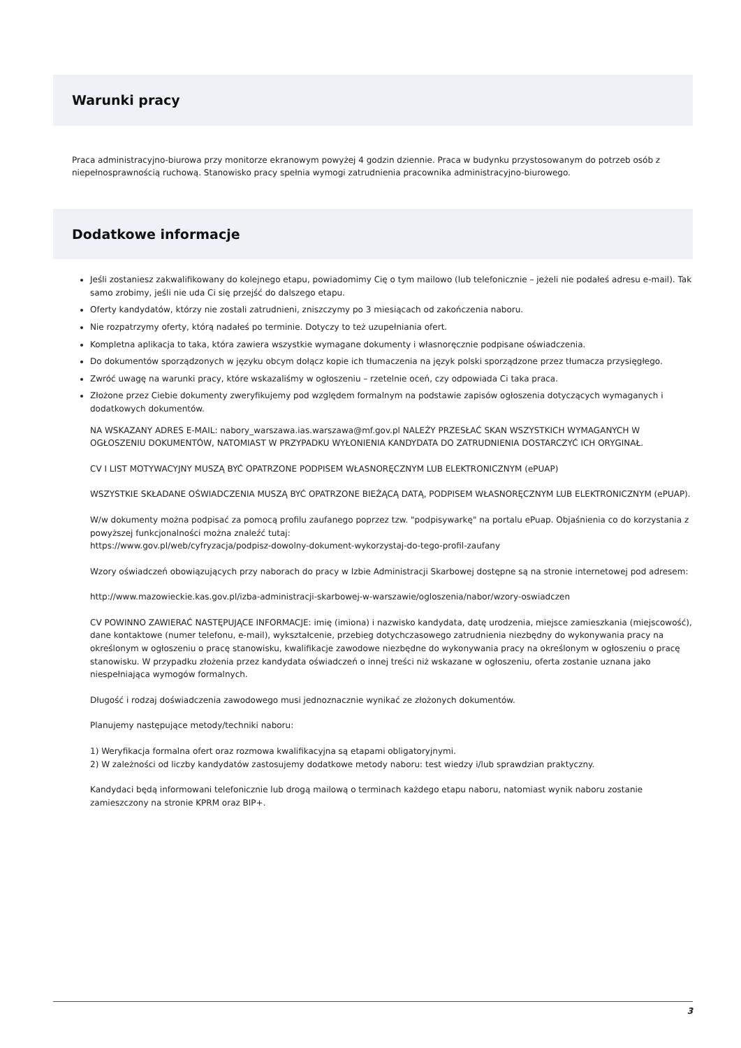Warunki pracy
Praca administracyjno-biurowa przy monitorze ekranowym powyżej 4 godzin dziennie. Praca w budynku przystosowanym do potrzeb osób z niepełnosprawnością ruchową. Stanowisko pracy spełnia wymogi zatrudnienia pracownika administracyjno-biurowego.
Dodatkowe informacje
Jeśli zostaniesz zakwalifikowany do kolejnego etapu, powiadomimy Cię o tym mailowo (lub telefonicznie – jeżeli nie podałeś adresu e-mail). Tak samo zrobimy, jeśli nie uda Ci się przejść do dalszego etapu.
Oferty kandydatów, którzy nie zostali zatrudnieni, zniszczymy po 3 miesiącach od zakończenia naboru.
Nie rozpatrzymy oferty, którą nadałeś po terminie. Dotyczy to też uzupełniania ofert.
Kompletna aplikacja to taka, która zawiera wszystkie wymagane dokumenty i własnoręcznie podpisane oświadczenia.
Do dokumentów sporządzonych w języku obcym dołącz kopie ich tłumaczenia na język polski sporządzone przez tłumacza przysięgłego.
Zwróć uwagę na warunki pracy, które wskazaliśmy w ogłoszeniu – rzetelnie oceń, czy odpowiada Ci taka praca.
Złożone przez Ciebie dokumenty zweryfikujemy pod względem formalnym na podstawie zapisów ogłoszenia dotyczących wymaganych i dodatkowych dokumentów.
NA WSKAZANY ADRES E-MAIL: nabory_warszawa.ias.warszawa@mf.gov.pl NALEŻY PRZESŁAĆ SKAN WSZYSTKICH WYMAGANYCH W OGŁOSZENIU DOKUMENTÓW, NATOMIAST W PRZYPADKU WYŁONIENIA KANDYDATA DO ZATRUDNIENIA DOSTARCZYĆ ICH ORYGINAŁ.
CV I LIST MOTYWACYJNY MUSZĄ BYĆ OPATRZONE PODPISEM WŁASNORĘCZNYM LUB ELEKTRONICZNYM (ePUAP)
WSZYSTKIE SKŁADANE OŚWIADCZENIA MUSZĄ BYĆ OPATRZONE BIEŻĄCĄ DATĄ, PODPISEM WŁASNORĘCZNYM LUB ELEKTRONICZNYM (ePUAP).
W/w dokumenty można podpisać za pomocą profilu zaufanego poprzez tzw. "podpisywarkę" na portalu ePuap. Objaśnienia co do korzystania z powyższej funkcjonalności można znaleźć tutaj:
https://www.gov.pl/web/cyfryzacja/podpisz-dowolny-dokument-wykorzystaj-do-tego-profil-zaufany
Wzory oświadczeń obowiązujących przy naborach do pracy w Izbie Administracji Skarbowej dostępne są na stronie internetowej pod adresem:
http://www.mazowieckie.kas.gov.pl/izba-administracji-skarbowej-w-warszawie/ogloszenia/nabor/wzory-oswiadczen
CV POWINNO ZAWIERAĆ NASTĘPUJĄCE INFORMACJE: imię (imiona) i nazwisko kandydata, datę urodzenia, miejsce zamieszkania (miejscowość), dane kontaktowe (numer telefonu, e-mail), wykształcenie, przebieg dotychczasowego zatrudnienia niezbędny do wykonywania pracy na określonym w ogłoszeniu o pracę stanowisku, kwalifikacje zawodowe niezbędne do wykonywania pracy na określonym w ogłoszeniu o pracę stanowisku. W przypadku złożenia przez kandydata oświadczeń o innej treści niż wskazane w ogłoszeniu, oferta zostanie uznana jako niespełniająca wymogów formalnych.
Długość i rodzaj doświadczenia zawodowego musi jednoznacznie wynikać ze złożonych dokumentów.
Planujemy następujące metody/techniki naboru:
1) Weryfikacja formalna ofert oraz rozmowa kwalifikacyjna są etapami obligatoryjnymi.
2) W zależności od liczby kandydatów zastosujemy dodatkowe metody naboru: test wiedzy i/lub sprawdzian praktyczny.
Kandydaci będą informowani telefonicznie lub drogą mailową o terminach każdego etapu naboru, natomiast wynik naboru zostanie zamieszczony na stronie KPRM oraz BIP+.
3